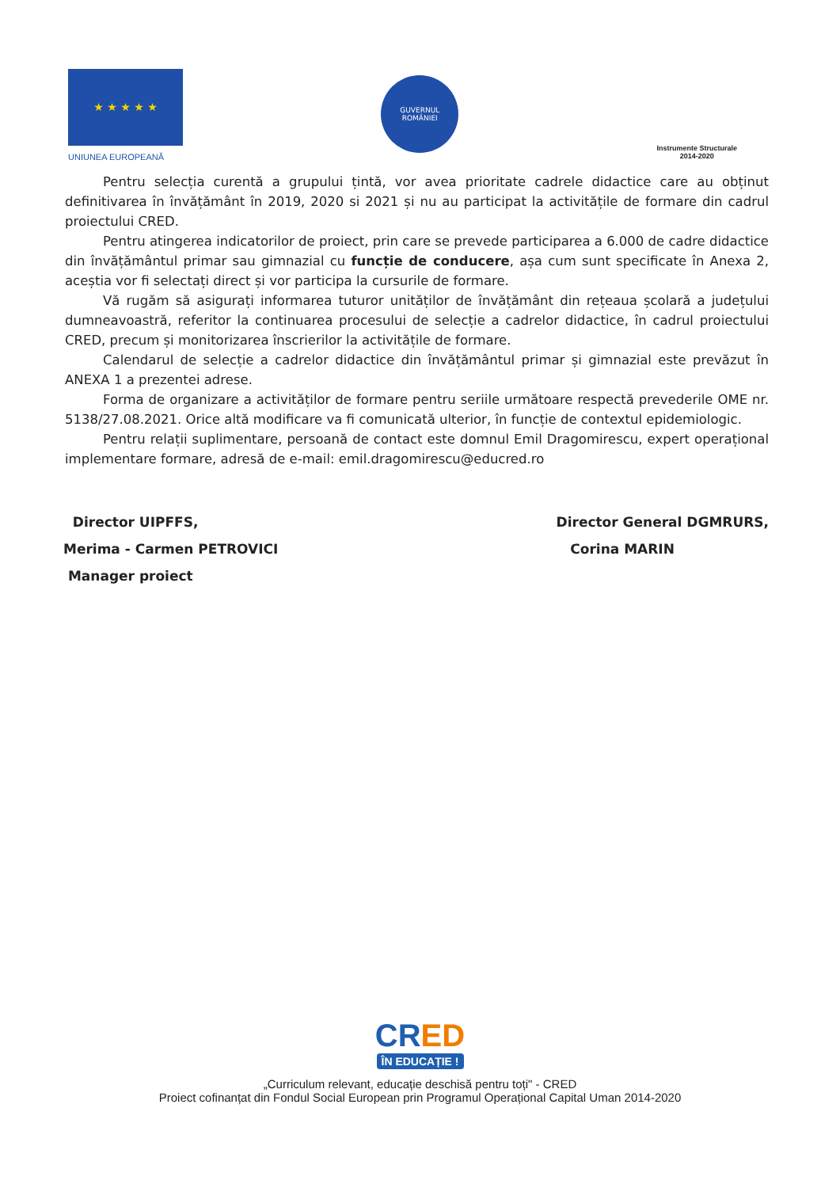★ ★ ★ ★ ★
UNIUNEA EUROPEANĂ
GUVERNUL
ROMÂNIEI
Instrumente Structurale
2014-2020
Pentru selecția curentă a grupului țintă, vor avea prioritate cadrele didactice care au obținut definitivarea în învățământ în 2019, 2020 si 2021 și nu au participat la activitățile de formare din cadrul proiectului CRED.
Pentru atingerea indicatorilor de proiect, prin care se prevede participarea a 6.000 de cadre didactice din învățământul primar sau gimnazial cu funcție de conducere, așa cum sunt specificate în Anexa 2, aceștia vor fi selectați direct și vor participa la cursurile de formare.
Vă rugăm să asigurați informarea tuturor unităților de învățământ din rețeaua școlară a județului dumneavoastră, referitor la continuarea procesului de selecție a cadrelor didactice, în cadrul proiectului CRED, precum și monitorizarea înscrierilor la activitățile de formare.
Calendarul de selecție a cadrelor didactice din învățământul primar și gimnazial este prevăzut în ANEXA 1 a prezentei adrese.
Forma de organizare a activităților de formare pentru seriile următoare respectă prevederile OME nr. 5138/27.08.2021. Orice altă modificare va fi comunicată ulterior, în funcție de contextul epidemiologic.
Pentru relații suplimentare, persoană de contact este domnul Emil Dragomirescu, expert operațional implementare formare, adresă de e-mail: emil.dragomirescu@educred.ro
Director UIPFFS,
Merima - Carmen PETROVICI
Manager proiect
Director General DGMRURS,
Corina MARIN
CRED
ÎN EDUCAȚIE !
„Curriculum relevant, educație deschisă pentru toți" - CRED
Proiect cofinanțat din Fondul Social European prin Programul Operațional Capital Uman 2014-2020